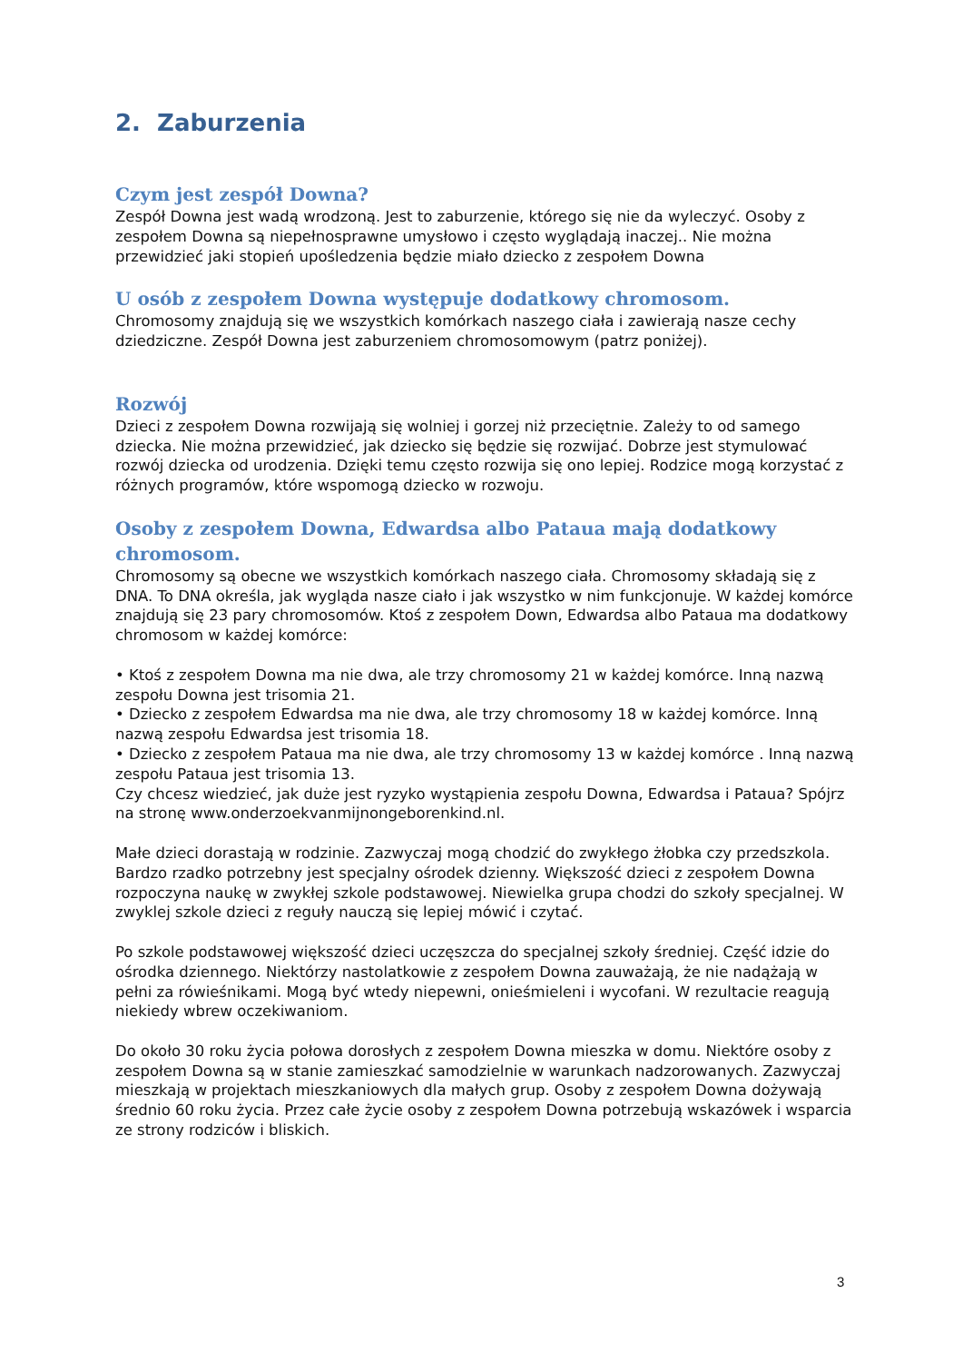2. Zaburzenia
Czym jest zespół Downa?
Zespół Downa jest wadą wrodzoną. Jest to zaburzenie, którego się nie da wyleczyć. Osoby z zespołem Downa są niepełnosprawne umysłowo i często wyglądają inaczej.. Nie można przewidzieć jaki stopień upośledzenia będzie miało dziecko z zespołem Downa
U osób z zespołem Downa występuje dodatkowy chromosom.
Chromosomy znajdują się we wszystkich komórkach naszego ciała i zawierają nasze cechy dziedziczne. Zespół Downa jest zaburzeniem chromosomowym (patrz poniżej).
Rozwój
Dzieci z zespołem Downa rozwijają się wolniej i gorzej niż przeciętnie. Zależy to od samego dziecka. Nie można przewidzieć, jak dziecko się będzie się rozwijać. Dobrze jest stymulować rozwój dziecka od urodzenia. Dzięki temu często rozwija się ono lepiej. Rodzice mogą korzystać z różnych programów, które wspomogą dziecko w rozwoju.
Osoby z zespołem Downa, Edwardsa albo Pataua mają dodatkowy chromosom.
Chromosomy są obecne we wszystkich komórkach naszego ciała. Chromosomy składają się z DNA. To DNA określa, jak wygląda nasze ciało i jak wszystko w nim funkcjonuje. W każdej komórce znajdują się 23 pary chromosomów. Ktoś z zespołem Down, Edwardsa albo Pataua ma dodatkowy chromosom w każdej komórce:
• Ktoś z zespołem Downa ma nie dwa, ale trzy chromosomy 21 w każdej komórce. Inną nazwą zespołu Downa jest trisomia 21.
• Dziecko z zespołem Edwardsa ma nie dwa, ale trzy chromosomy 18 w każdej komórce. Inną nazwą zespołu Edwardsa jest trisomia 18.
• Dziecko z zespołem Pataua ma nie dwa, ale trzy chromosomy 13 w każdej komórce . Inną nazwą zespołu Pataua jest trisomia 13.
Czy chcesz wiedzieć, jak duże jest ryzyko wystąpienia zespołu Downa, Edwardsa i Pataua? Spójrz na stronę www.onderzoekvanmijnongeborenkind.nl.
Małe dzieci dorastają w rodzinie. Zazwyczaj mogą chodzić do zwykłego żłobka czy przedszkola. Bardzo rzadko potrzebny jest specjalny ośrodek dzienny. Większość dzieci z zespołem Downa rozpoczyna naukę w zwykłej szkole podstawowej. Niewielka grupa chodzi do szkoły specjalnej. W zwyklej szkole dzieci z reguły nauczą się lepiej mówić i czytać.
Po szkole podstawowej większość dzieci uczęszcza do specjalnej szkoły średniej. Część idzie do ośrodka dziennego. Niektórzy nastolatkowie z zespołem Downa zauważają, że nie nadążają w pełni za rówieśnikami. Mogą być wtedy niepewni, onieśmieleni i wycofani. W rezultacie reagują niekiedy wbrew oczekiwaniom.
Do około 30 roku życia połowa dorosłych z zespołem Downa mieszka w domu. Niektóre osoby z zespołem Downa są w stanie zamieszkać samodzielnie w warunkach nadzorowanych. Zazwyczaj mieszkają w projektach mieszkaniowych dla małych grup. Osoby z zespołem Downa dożywają średnio 60 roku życia. Przez całe życie osoby z zespołem Downa potrzebują wskazówek i wsparcia ze strony rodziców i bliskich.
3